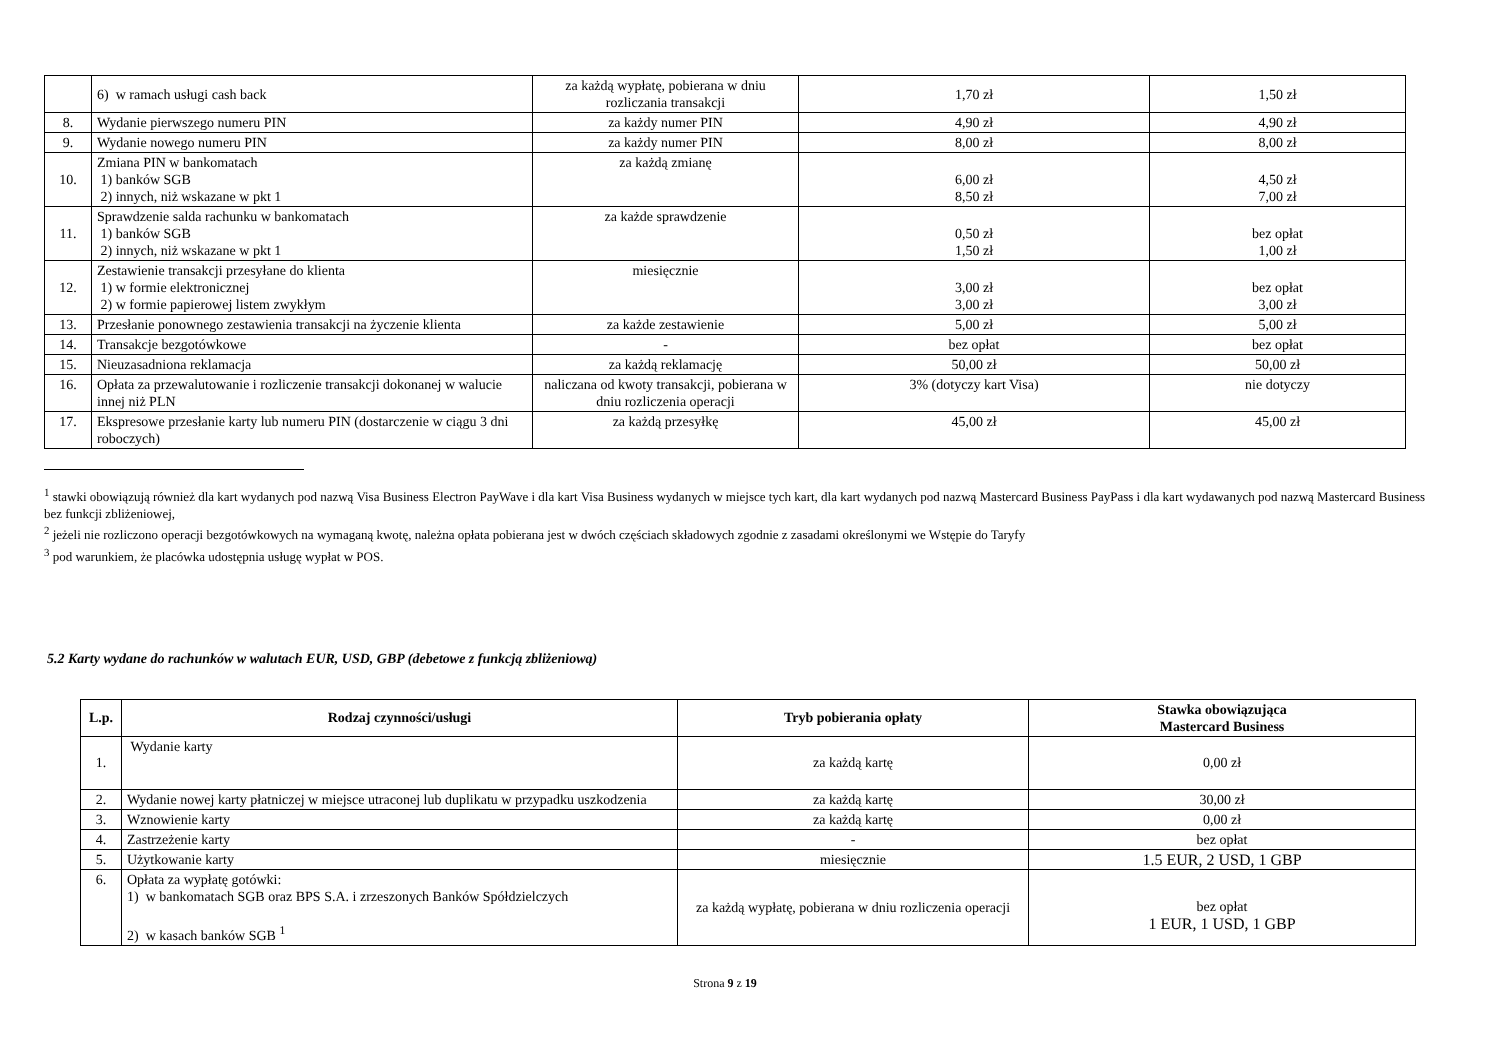| | 6) w ramach usługi cash back | za każdą wypłatę, pobierana w dniu rozliczania transakcji | 1,70 zł | 1,50 zł |
| 8. | Wydanie pierwszego numeru PIN | za każdy numer PIN | 4,90 zł | 4,90 zł |
| 9. | Wydanie nowego numeru PIN | za każdy numer PIN | 8,00 zł | 8,00 zł |
| 10. | Zmiana PIN w bankomatach 1) banków SGB 2) innych, niż wskazane w pkt 1 | za każdą zmianę | 6,00 zł 8,50 zł | 4,50 zł 7,00 zł |
| 11. | Sprawdzenie salda rachunku w bankomatach 1) banków SGB 2) innych, niż wskazane w pkt 1 | za każde sprawdzenie | 0,50 zł 1,50 zł | bez opłat 1,00 zł |
| 12. | Zestawienie transakcji przesyłane do klienta 1) w formie elektronicznej 2) w formie papierowej listem zwykłym | miesięcznie | 3,00 zł 3,00 zł | bez opłat 3,00 zł |
| 13. | Przesłanie ponownego zestawienia transakcji na życzenie klienta | za każde zestawienie | 5,00 zł | 5,00 zł |
| 14. | Transakcje bezgotówkowe | - | bez opłat | bez opłat |
| 15. | Nieuzasadniona reklamacja | za każdą reklamację | 50,00 zł | 50,00 zł |
| 16. | Opłata za przewalutowanie i rozliczenie transakcji dokonanej w walucie innej niż PLN | naliczana od kwoty transakcji, pobierana w dniu rozliczenia operacji | 3% (dotyczy kart Visa) | nie dotyczy |
| 17. | Ekspresowe przesłanie karty lub numeru PIN (dostarczenie w ciągu 3 dni roboczych) | za każdą przesyłkę | 45,00 zł | 45,00 zł |
<sup>1</sup> stawki obowiązują również dla kart wydanych pod nazwą Visa Business Electron PayWave i dla kart Visa Business wydanych w miejsce tych kart, dla kart wydanych pod nazwą Mastercard Business PayPass i dla kart wydawanych pod nazwą Mastercard Business bez funkcji zbliżeniowej,
<sup>2</sup> jeżeli nie rozliczono operacji bezgotówkowych na wymaganą kwotę, należna opłata pobierana jest w dwóch częściach składowych zgodnie z zasadami określonymi we Wstępie do Taryfy
<sup>3</sup> pod warunkiem, że placówka udostępnia usługę wypłat w POS.
5.2 Karty wydane do rachunków w walutach EUR, USD, GBP (debetowe z funkcją zbliżeniową)
| L.p. | Rodzaj czynności/usługi | Tryb pobierania opłaty | Stawka obowiązująca Mastercard Business |
| --- | --- | --- | --- |
| 1. | Wydanie karty | za każdą kartę | 0,00 zł |
| 2. | Wydanie nowej karty płatniczej w miejsce utraconej lub duplikatu w przypadku uszkodzenia | za każdą kartę | 30,00 zł |
| 3. | Wznowienie karty | za każdą kartę | 0,00 zł |
| 4. | Zastrzeżenie karty | - | bez opłat |
| 5. | Użytkowanie karty | miesięcznie | 1.5 EUR, 2 USD, 1 GBP |
| 6. | Opłata za wypłatę gotówki: 1) w bankomatach SGB oraz BPS S.A. i zrzeszonych Banków Spółdzielczych 2) w kasach banków SGB <sup>1</sup> | za każdą wypłatę, pobierana w dniu rozliczenia operacji | bez opłat 1 EUR, 1 USD, 1 GBP |
Strona 9 z 19